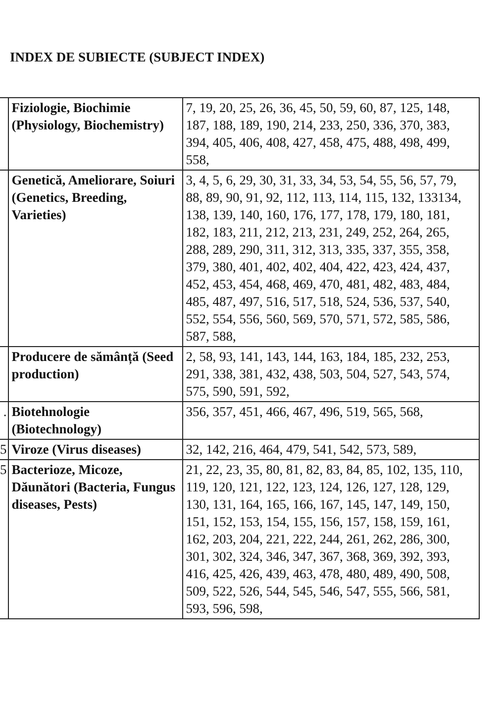INDEX DE SUBIECTE (SUBJECT INDEX)
| | Fiziologie, Biochimie (Physiology, Biochemistry) | 7, 19, 20, 25, 26, 36, 45, 50, 59, 60, 87, 125, 148, 187, 188, 189, 190, 214, 233, 250, 336, 370, 383, 394, 405, 406, 408, 427, 458, 475, 488, 498, 499, 558, |
| | Genetică, Ameliorare, Soiuri (Genetics, Breeding, Varieties) | 3, 4, 5, 6, 29, 30, 31, 33, 34, 53, 54, 55, 56, 57, 79, 88, 89, 90, 91, 92, 112, 113, 114, 115, 132, 133134, 138, 139, 140, 160, 176, 177, 178, 179, 180, 181, 182, 183, 211, 212, 213, 231, 249, 252, 264, 265, 288, 289, 290, 311, 312, 313, 335, 337, 355, 358, 379, 380, 401, 402, 402, 404, 422, 423, 424, 437, 452, 453, 454, 468, 469, 470, 481, 482, 483, 484, 485, 487, 497, 516, 517, 518, 524, 536, 537, 540, 552, 554, 556, 560, 569, 570, 571, 572, 585, 586, 587, 588, |
| | Producere de sămânță (Seed production) | 2, 58, 93, 141, 143, 144, 163, 184, 185, 232, 253, 291, 338, 381, 432, 438, 503, 504, 527, 543, 574, 575, 590, 591, 592, |
| . | Biotehnologie (Biotechnology) | 356, 357, 451, 466, 467, 496, 519, 565, 568, |
| 5 | Viroze (Virus diseases) | 32, 142, 216, 464, 479, 541, 542, 573, 589, |
| 5 | Bacterioze, Micoze, Dăunători (Bacteria, Fungus diseases, Pests) | 21, 22, 23, 35, 80, 81, 82, 83, 84, 85, 102, 135, 110, 119, 120, 121, 122, 123, 124, 126, 127, 128, 129, 130, 131, 164, 165, 166, 167, 145, 147, 149, 150, 151, 152, 153, 154, 155, 156, 157, 158, 159, 161, 162, 203, 204, 221, 222, 244, 261, 262, 286, 300, 301, 302, 324, 346, 347, 367, 368, 369, 392, 393, 416, 425, 426, 439, 463, 478, 480, 489, 490, 508, 509, 522, 526, 544, 545, 546, 547, 555, 566, 581, 593, 596, 598, |